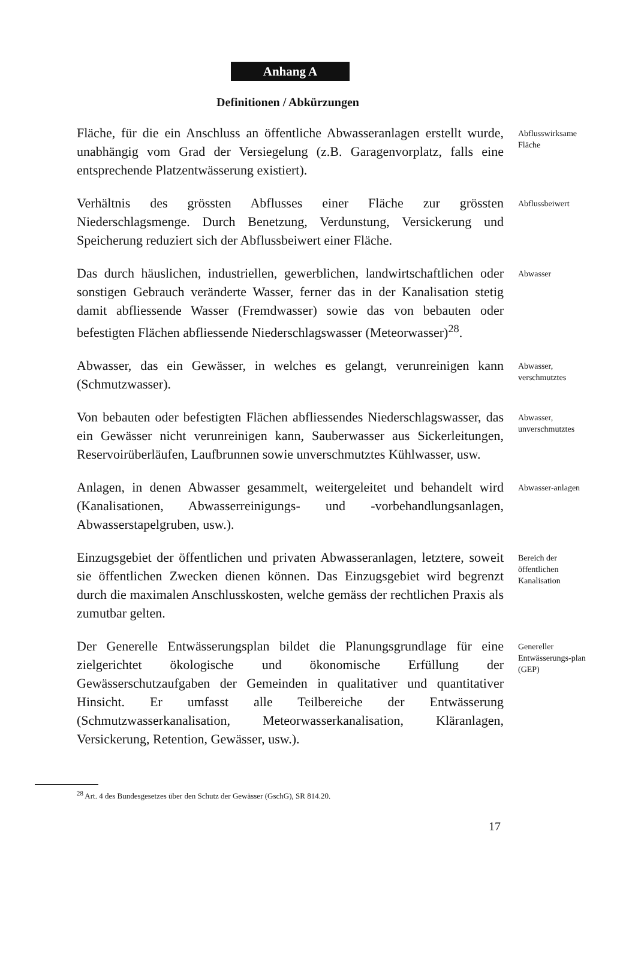Anhang A
Definitionen / Abkürzungen
Fläche, für die ein Anschluss an öffentliche Abwasseranlagen erstellt wurde, unabhängig vom Grad der Versiegelung (z.B. Garagenvorplatz, falls eine entsprechende Platzentwässerung existiert).
Abflusswirksame Fläche
Verhältnis des grössten Abflusses einer Fläche zur grössten Niederschlagsmenge. Durch Benetzung, Verdunstung, Versickerung und Speicherung reduziert sich der Abflussbeiwert einer Fläche.
Abflussbeiwert
Das durch häuslichen, industriellen, gewerblichen, landwirtschaftlichen oder sonstigen Gebrauch veränderte Wasser, ferner das in der Kanalisation stetig damit abfliessende Wasser (Fremdwasser) sowie das von bebauten oder befestigten Flächen abfliessende Niederschlagswasser (Meteorwasser)<sup>28</sup>.
Abwasser
Abwasser, das ein Gewässer, in welches es gelangt, verunreinigen kann (Schmutzwasser).
Abwasser, verschmutztes
Von bebauten oder befestigten Flächen abfliessendes Niederschlagswasser, das ein Gewässer nicht verunreinigen kann, Sauberwasser aus Sickerleitungen, Reservoirüberläufen, Laufbrunnen sowie unverschmutztes Kühlwasser, usw.
Abwasser, unverschmutztes
Anlagen, in denen Abwasser gesammelt, weitergeleitet und behandelt wird (Kanalisationen, Abwasserreinigungs- und -vorbehandlungsanlagen, Abwasserstapelgruben, usw.).
Abwasser-anlagen
Einzugsgebiet der öffentlichen und privaten Abwasseranlagen, letztere, soweit sie öffentlichen Zwecken dienen können. Das Einzugsgebiet wird begrenzt durch die maximalen Anschlusskosten, welche gemäss der rechtlichen Praxis als zumutbar gelten.
Bereich der öffentlichen Kanalisation
Der Generelle Entwässerungsplan bildet die Planungsgrundlage für eine zielgerichtet ökologische und ökonomische Erfüllung der Gewässerschutzaufgaben der Gemeinden in qualitativer und quantitativer Hinsicht. Er umfasst alle Teilbereiche der Entwässerung (Schmutzwasserkanalisation, Meteorwasserkanalisation, Kläranlagen, Versickerung, Retention, Gewässer, usw.).
Genereller Entwässerungs-plan (GEP)
<sup>28</sup> Art. 4 des Bundesgesetzes über den Schutz der Gewässer (GschG), SR 814.20.
17